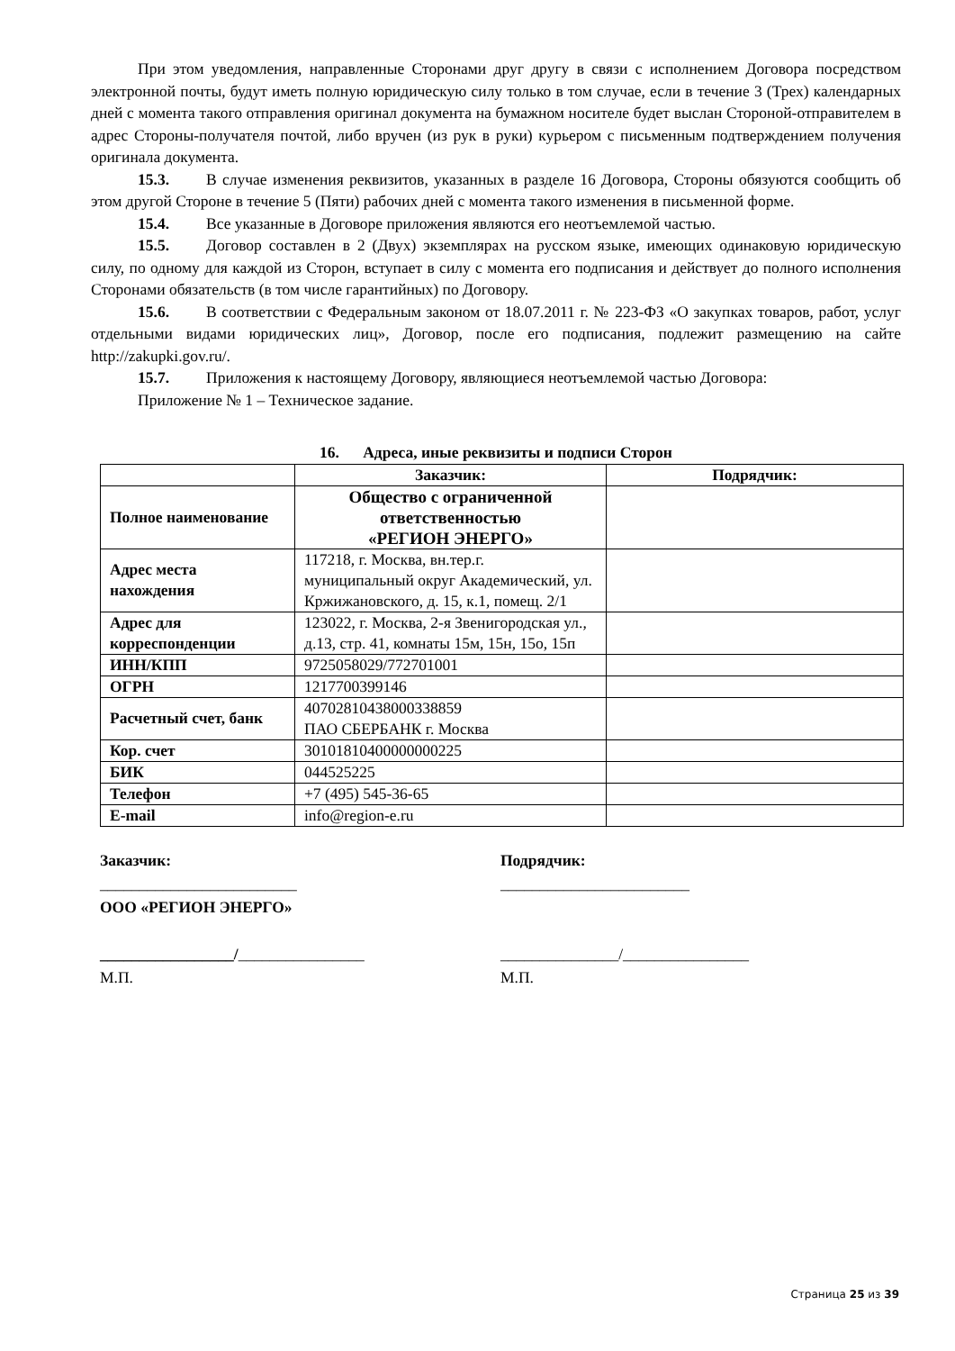При этом уведомления, направленные Сторонами друг другу в связи с исполнением Договора посредством электронной почты, будут иметь полную юридическую силу только в том случае, если в течение 3 (Трех) календарных дней с момента такого отправления оригинал документа на бумажном носителе будет выслан Стороной-отправителем в адрес Стороны-получателя почтой, либо вручен (из рук в руки) курьером с письменным подтверждением получения оригинала документа.
15.3. В случае изменения реквизитов, указанных в разделе 16 Договора, Стороны обязуются сообщить об этом другой Стороне в течение 5 (Пяти) рабочих дней с момента такого изменения в письменной форме.
15.4. Все указанные в Договоре приложения являются его неотъемлемой частью.
15.5. Договор составлен в 2 (Двух) экземплярах на русском языке, имеющих одинаковую юридическую силу, по одному для каждой из Сторон, вступает в силу с момента его подписания и действует до полного исполнения Сторонами обязательств (в том числе гарантийных) по Договору.
15.6. В соответствии с Федеральным законом от 18.07.2011 г. № 223-ФЗ «О закупках товаров, работ, услуг отдельными видами юридических лиц», Договор, после его подписания, подлежит размещению на сайте http://zakupki.gov.ru/.
15.7. Приложения к настоящему Договору, являющиеся неотъемлемой частью Договора:
Приложение № 1 – Техническое задание.
16. Адреса, иные реквизиты и подписи Сторон
| | Заказчик: | Подрядчик: |
| Полное наименование | Общество с ограниченной ответственностью «РЕГИОН ЭНЕРГО» | |
| Адрес места нахождения | 117218, г. Москва, вн.тер.г. муниципальный округ Академический, ул. Кржижановского, д. 15, к.1, помещ. 2/1 | |
| Адрес для корреспонденции | 123022, г. Москва, 2-я Звенигородская ул., д.13, стр. 41, комнаты 15м, 15н, 15о, 15п | |
| ИНН/КПП | 9725058029/772701001 | |
| ОГРН | 1217700399146 | |
| Расчетный счет, банк | 40702810438000338859 ПАО СБЕРБАНК г. Москва | |
| Кор. счет | 30101810400000000225 | |
| БИК | 044525225 | |
| Телефон | +7 (495) 545-36-65 | |
| E-mail | info@region-e.ru | |
Заказчик:
_________________________
ООО «РЕГИОН ЭНЕРГО»
_________________/________________
М.П.
Подрядчик:
________________________
_______________/________________
М.П.
Страница 25 из 39